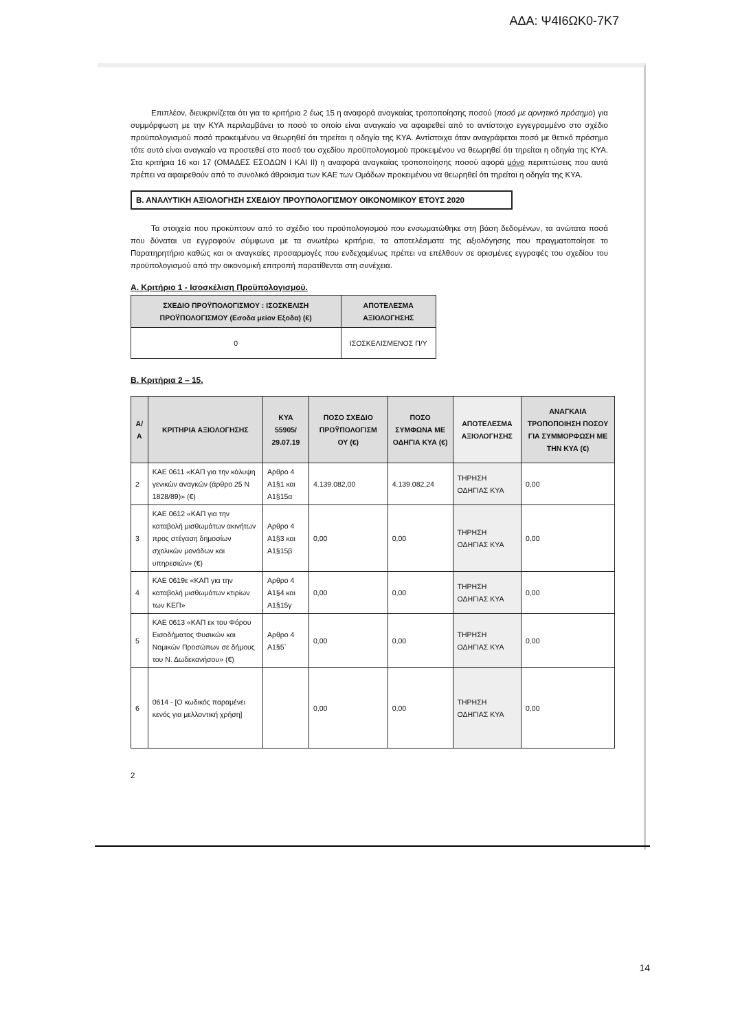ΑΔΑ: Ψ4Ι6ΩΚ0-7Κ7
Επιπλέον, διευκρινίζεται ότι για τα κριτήρια 2 έως 15 η αναφορά αναγκαίας τροποποίησης ποσού (ποσό με αρνητικό πρόσημο) για συμμόρφωση με την ΚΥΑ περιλαμβάνει το ποσό το οποίο είναι αναγκαίο να αφαιρεθεί από το αντίστοιχο εγγεγραμμένο στο σχέδιο προϋπολογισμού ποσό προκειμένου να θεωρηθεί ότι τηρείται η οδηγία της ΚΥΑ. Αντίστοιχα όταν αναγράφεται ποσό με θετικό πρόσημο τότε αυτό είναι αναγκαίο να προστεθεί στο ποσό του σχεδίου προϋπολογισμού προκειμένου να θεωρηθεί ότι τηρείται η οδηγία της ΚΥΑ. Στα κριτήρια 16 και 17 (ΟΜΑΔΕΣ ΕΣΟΔΩΝ Ι ΚΑΙ ΙΙ) η αναφορά αναγκαίας τροποποίησης ποσού αφορά μόνο περιπτώσεις που αυτά πρέπει να αφαιρεθούν από το συνολικό άθροισμα των ΚΑΕ των Ομάδων προκειμένου να θεωρηθεί ότι τηρείται η οδηγία της ΚΥΑ.
Β. ΑΝΑΛΥΤΙΚΗ ΑΞΙΟΛΟΓΗΣΗ ΣΧΕΔΙΟΥ ΠΡΟΥΠΟΛΟΓΙΣΜΟΥ ΟΙΚΟΝΟΜΙΚΟΥ ΕΤΟΥΣ 2020
Τα στοιχεία που προκύπτουν από το σχέδιο του προϋπολογισμού που ενσωματώθηκε στη βάση δεδομένων, τα ανώτατα ποσά που δύναται να εγγραφούν σύμφωνα με τα ανωτέρω κριτήρια, τα αποτελέσματα της αξιολόγησης που πραγματοποίησε το Παρατηρητήριο καθώς και οι αναγκαίες προσαρμογές που ενδεχομένως πρέπει να επέλθουν σε ορισμένες εγγραφές του σχεδίου του προϋπολογισμού από την οικονομική επιτροπή παρατίθενται στη συνέχεια.
Α. Κριτήριο 1 - Ισοσκέλιση Προϋπολογισμού.
| ΣΧΕΔΙΟ ΠΡΟΫΠΟΛΟΓΙΣΜΟΥ : ΙΣΟΣΚΕΛΙΣΗ ΠΡΟΫΠΟΛΟΓΙΣΜΟΥ (Εσοδα μείον Εξοδα) (€) | ΑΠΟΤΕΛΕΣΜΑ ΑΞΙΟΛΟΓΗΣΗΣ |
| --- | --- |
| 0 | ΙΣΟΣΚΕΛΙΣΜΕΝΟΣ Π/Υ |
Β. Κριτήρια 2 – 15.
| Α/Α | ΚΡΙΤΗΡΙΑ ΑΞΙΟΛΟΓΗΣΗΣ | ΚΥΑ 55905/ 29.07.19 | ΠΟΣΟ ΣΧΕΔΙΟ ΠΡΟΫΠΟΛΟΓΙΣΜ ΟΥ (€) | ΠΟΣΟ ΣΥΜΦΩΝΑ ΜΕ ΟΔΗΓΙΑ ΚΥΑ (€) | ΑΠΟΤΕΛΕΣΜΑ ΑΞΙΟΛΟΓΗΣΗΣ | ΑΝΑΓΚΑΙΑ ΤΡΟΠΟΠΟΙΗΣΗ ΠΟΣΟΥ ΓΙΑ ΣΥΜΜΟΡΦΩΣΗ ΜΕ ΤΗΝ ΚΥΑ (€) |
| --- | --- | --- | --- | --- | --- | --- |
| 2 | ΚΑΕ 0611 «ΚΑΠ για την κάλυψη γενικών αναγκών (άρθρο 25 Ν 1828/89)» (€) | Αρθρο 4 Α1§1 και Α1§15α | 4.139.082,00 | 4.139.082,24 | ΤΗΡΗΣΗ ΟΔΗΓΙΑΣ ΚΥΑ | 0,00 |
| 3 | ΚΑΕ 0612 «ΚΑΠ για την καταβολή μισθωμάτων ακινήτων προς στέγαση δημοσίων σχολικών μονάδων και υπηρεσιών» (€) | Αρθρο 4 Α1§3 και Α1§15β | 0,00 | 0,00 | ΤΗΡΗΣΗ ΟΔΗΓΙΑΣ ΚΥΑ | 0,00 |
| 4 | ΚΑΕ 0619ε «ΚΑΠ για την καταβολή μισθωμάτων κτιρίων των ΚΕΠ» | Αρθρο 4 Α1§4 και Α1§15γ | 0,00 | 0,00 | ΤΗΡΗΣΗ ΟΔΗΓΙΑΣ ΚΥΑ | 0,00 |
| 5 | ΚΑΕ 0613 «ΚΑΠ εκ του Φόρου Εισοδήματος Φυσικών και Νομικών Προσώπων σε δήμους του Ν. Δωδεκανήσου» (€) | Αρθρο 4 Α1§5` | 0,00 | 0,00 | ΤΗΡΗΣΗ ΟΔΗΓΙΑΣ ΚΥΑ | 0,00 |
| 6 | 0614 - [Ο κωδικός παραμένει κενός για μελλοντική χρήση] | | 0,00 | 0,00 | ΤΗΡΗΣΗ ΟΔΗΓΙΑΣ ΚΥΑ | 0,00 |
2
14